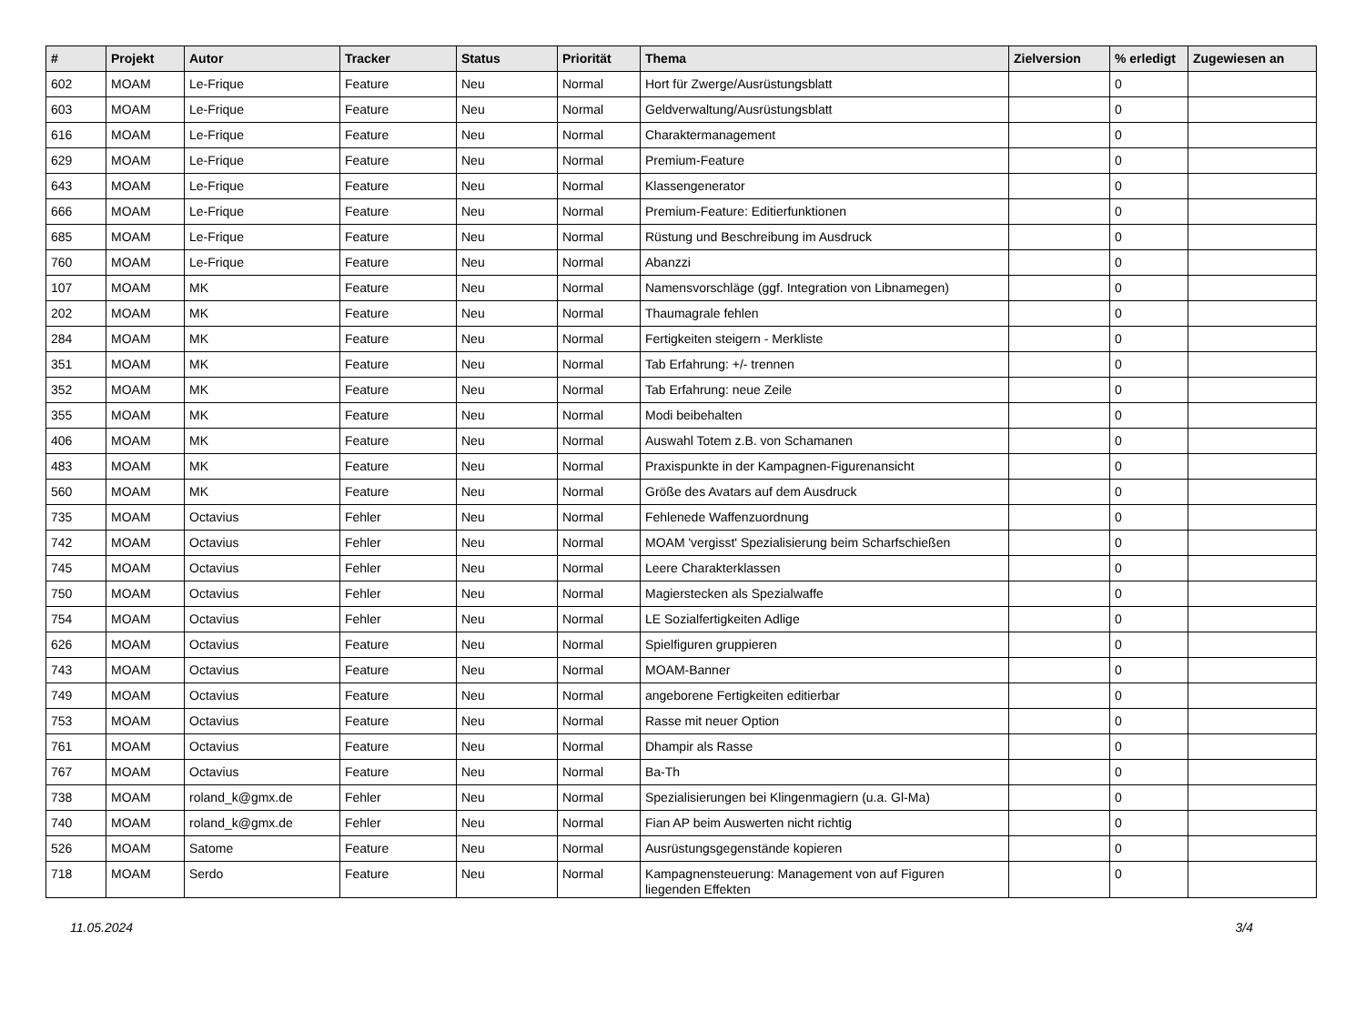| # | Projekt | Autor | Tracker | Status | Priorität | Thema | Zielversion | % erledigt | Zugewiesen an |
| --- | --- | --- | --- | --- | --- | --- | --- | --- | --- |
| 602 | MOAM | Le-Frique | Feature | Neu | Normal | Hort für Zwerge/Ausrüstungsblatt | | 0 | |
| 603 | MOAM | Le-Frique | Feature | Neu | Normal | Geldverwaltung/Ausrüstungsblatt | | 0 | |
| 616 | MOAM | Le-Frique | Feature | Neu | Normal | Charaktermanagement | | 0 | |
| 629 | MOAM | Le-Frique | Feature | Neu | Normal | Premium-Feature | | 0 | |
| 643 | MOAM | Le-Frique | Feature | Neu | Normal | Klassengenerator | | 0 | |
| 666 | MOAM | Le-Frique | Feature | Neu | Normal | Premium-Feature: Editierfunktionen | | 0 | |
| 685 | MOAM | Le-Frique | Feature | Neu | Normal | Rüstung und Beschreibung im Ausdruck | | 0 | |
| 760 | MOAM | Le-Frique | Feature | Neu | Normal | Abanzzi | | 0 | |
| 107 | MOAM | MK | Feature | Neu | Normal | Namensvorschläge (ggf. Integration von Libnamegen) | | 0 | |
| 202 | MOAM | MK | Feature | Neu | Normal | Thaumagrale fehlen | | 0 | |
| 284 | MOAM | MK | Feature | Neu | Normal | Fertigkeiten steigern - Merkliste | | 0 | |
| 351 | MOAM | MK | Feature | Neu | Normal | Tab Erfahrung: +/- trennen | | 0 | |
| 352 | MOAM | MK | Feature | Neu | Normal | Tab Erfahrung: neue Zeile | | 0 | |
| 355 | MOAM | MK | Feature | Neu | Normal | Modi beibehalten | | 0 | |
| 406 | MOAM | MK | Feature | Neu | Normal | Auswahl Totem z.B. von Schamanen | | 0 | |
| 483 | MOAM | MK | Feature | Neu | Normal | Praxispunkte in der Kampagnen-Figurenansicht | | 0 | |
| 560 | MOAM | MK | Feature | Neu | Normal | Größe des Avatars auf dem Ausdruck | | 0 | |
| 735 | MOAM | Octavius | Fehler | Neu | Normal | Fehlenede Waffenzuordnung | | 0 | |
| 742 | MOAM | Octavius | Fehler | Neu | Normal | MOAM 'vergisst' Spezialisierung beim Scharfschießen | | 0 | |
| 745 | MOAM | Octavius | Fehler | Neu | Normal | Leere Charakterklassen | | 0 | |
| 750 | MOAM | Octavius | Fehler | Neu | Normal | Magierstecken als Spezialwaffe | | 0 | |
| 754 | MOAM | Octavius | Fehler | Neu | Normal | LE Sozialfertigkeiten Adlige | | 0 | |
| 626 | MOAM | Octavius | Feature | Neu | Normal | Spielfiguren gruppieren | | 0 | |
| 743 | MOAM | Octavius | Feature | Neu | Normal | MOAM-Banner | | 0 | |
| 749 | MOAM | Octavius | Feature | Neu | Normal | angeborene Fertigkeiten editierbar | | 0 | |
| 753 | MOAM | Octavius | Feature | Neu | Normal | Rasse mit neuer Option | | 0 | |
| 761 | MOAM | Octavius | Feature | Neu | Normal | Dhampir als Rasse | | 0 | |
| 767 | MOAM | Octavius | Feature | Neu | Normal | Ba-Th | | 0 | |
| 738 | MOAM | roland_k@gmx.de | Fehler | Neu | Normal | Spezialisierungen bei Klingenmagiern (u.a. Gl-Ma) | | 0 | |
| 740 | MOAM | roland_k@gmx.de | Fehler | Neu | Normal | Fian AP beim Auswerten nicht richtig | | 0 | |
| 526 | MOAM | Satome | Feature | Neu | Normal | Ausrüstungsgegenstände kopieren | | 0 | |
| 718 | MOAM | Serdo | Feature | Neu | Normal | Kampagnensteuerung: Management von auf Figuren liegenden Effekten | | 0 | |
11.05.2024 3/4